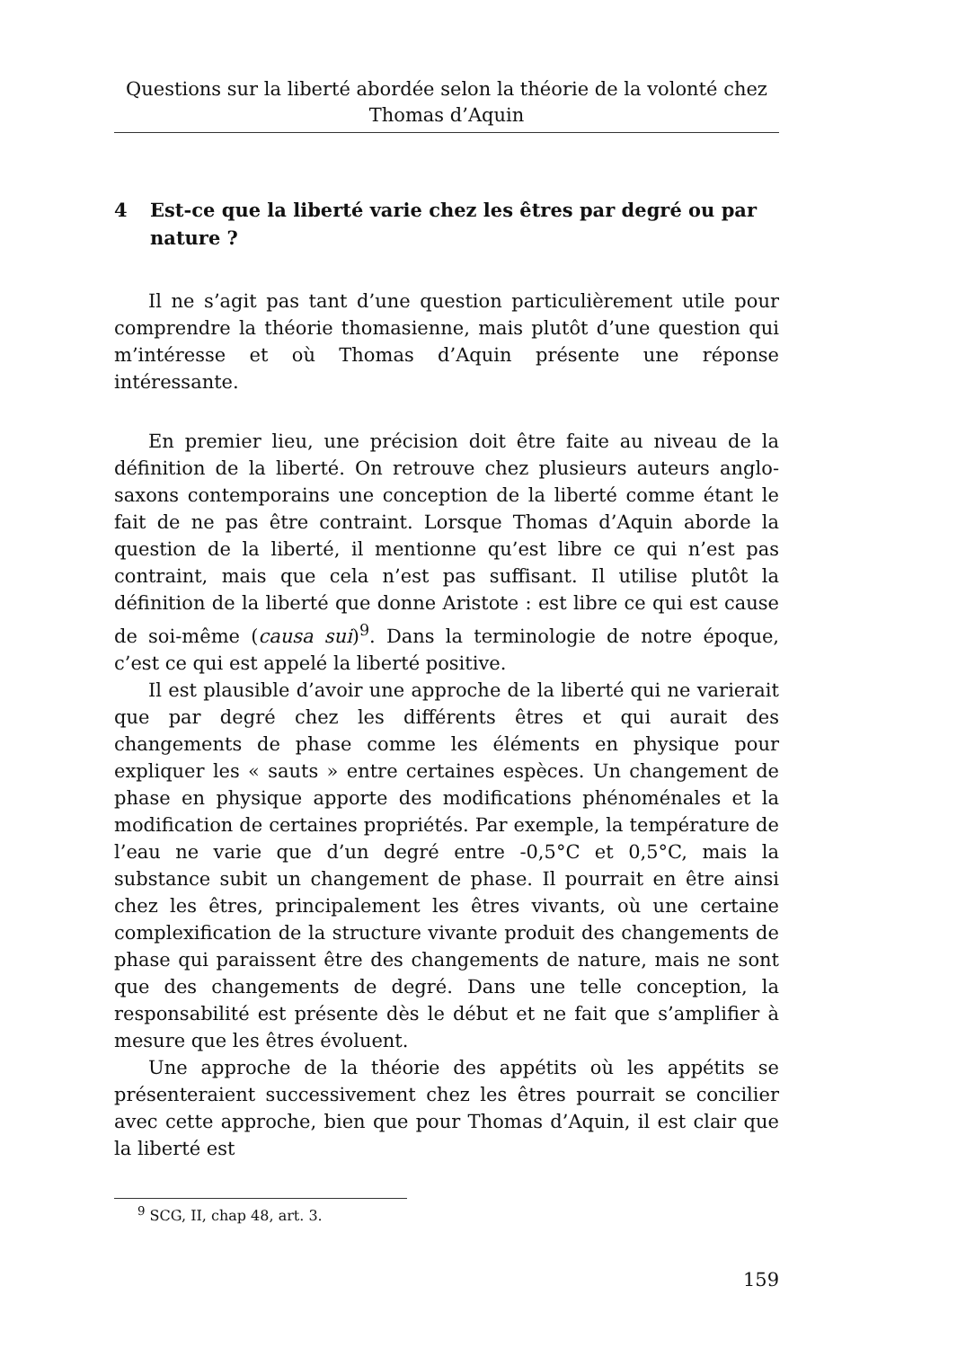Questions sur la liberté abordée selon la théorie de la volonté chez Thomas d’Aquin
4 Est-ce que la liberté varie chez les êtres par degré ou par nature ?
Il ne s’agit pas tant d’une question particulièrement utile pour comprendre la théorie thomasienne, mais plutôt d’une question qui m’intéresse et où Thomas d’Aquin présente une réponse intéressante.
En premier lieu, une précision doit être faite au niveau de la définition de la liberté. On retrouve chez plusieurs auteurs anglo-saxons contemporains une conception de la liberté comme étant le fait de ne pas être contraint. Lorsque Thomas d’Aquin aborde la question de la liberté, il mentionne qu’est libre ce qui n’est pas contraint, mais que cela n’est pas suffisant. Il utilise plutôt la définition de la liberté que donne Aristote : est libre ce qui est cause de soi-même (causa sui)<sup>9</sup>. Dans la terminologie de notre époque, c’est ce qui est appelé la liberté positive.
Il est plausible d’avoir une approche de la liberté qui ne varierait que par degré chez les différents êtres et qui aurait des changements de phase comme les éléments en physique pour expliquer les « sauts » entre certaines espèces. Un changement de phase en physique apporte des modifications phénoménales et la modification de certaines propriétés. Par exemple, la température de l’eau ne varie que d’un degré entre -0,5°C et 0,5°C, mais la substance subit un changement de phase. Il pourrait en être ainsi chez les êtres, principalement les êtres vivants, où une certaine complexification de la structure vivante produit des changements de phase qui paraissent être des changements de nature, mais ne sont que des changements de degré. Dans une telle conception, la responsabilité est présente dès le début et ne fait que s’amplifier à mesure que les êtres évoluent.
Une approche de la théorie des appétits où les appétits se présenteraient successivement chez les êtres pourrait se concilier avec cette approche, bien que pour Thomas d’Aquin, il est clair que la liberté est
<sup>9</sup> SCG, II, chap 48, art. 3.
159